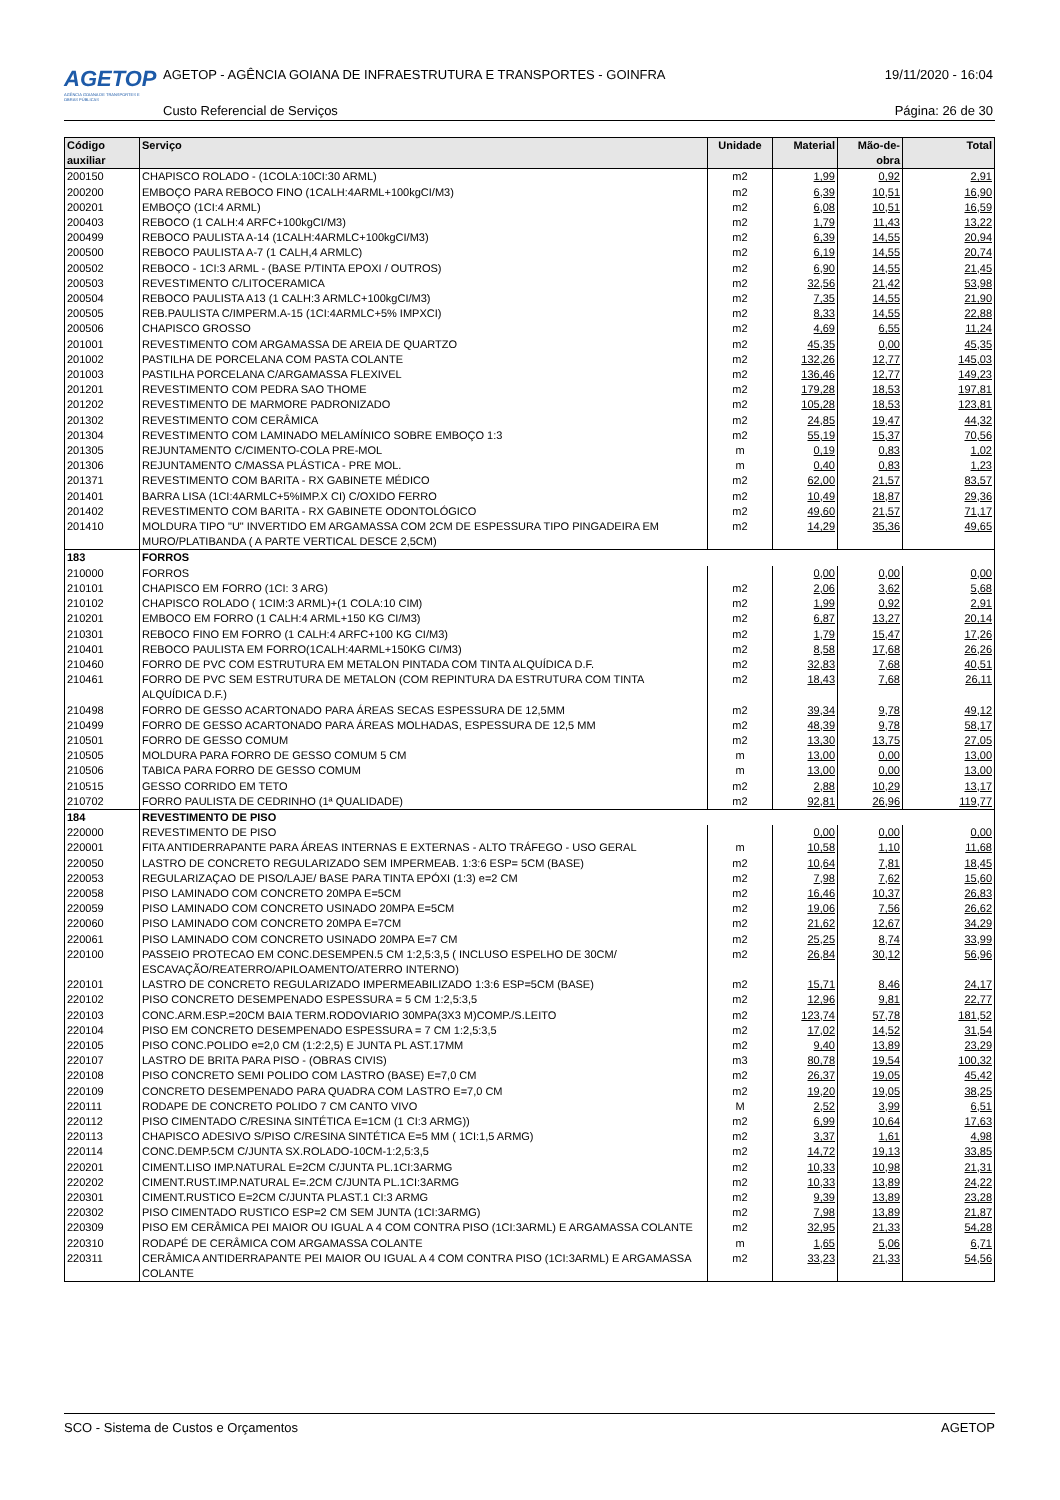AGETOP
AGÊNCIA GOIANA DE TRANSPORTES E OBRAS PÚBLICAS
AGETOP - AGÊNCIA GOIANA DE INFRAESTRUTURA E TRANSPORTES - GOINFRA
19/11/2020 - 16:04
Custo Referencial de Serviços Página: 26 de 30
| Código auxiliar | Serviço | Unidade | Material | Mão-de-obra | Total |
| --- | --- | --- | --- | --- | --- |
| 200150 | CHAPISCO ROLADO - (1COLA:10CI:30 ARML) | m2 | 1,99 | 0,92 | 2,91 |
| 200200 | EMBOÇO PARA REBOCO FINO (1CALH:4ARML+100kgCI/M3) | m2 | 6,39 | 10,51 | 16,90 |
| 200201 | EMBOÇO (1CI:4 ARML) | m2 | 6,08 | 10,51 | 16,59 |
| 200403 | REBOCO (1 CALH:4 ARFC+100kgCI/M3) | m2 | 1,79 | 11,43 | 13,22 |
| 200499 | REBOCO PAULISTA A-14 (1CALH:4ARMLC+100kgCI/M3) | m2 | 6,39 | 14,55 | 20,94 |
| 200500 | REBOCO PAULISTA A-7 (1 CALH,4 ARMLC) | m2 | 6,19 | 14,55 | 20,74 |
| 200502 | REBOCO - 1CI:3 ARML - (BASE P/TINTA EPOXI / OUTROS) | m2 | 6,90 | 14,55 | 21,45 |
| 200503 | REVESTIMENTO C/LITOCERAMICA | m2 | 32,56 | 21,42 | 53,98 |
| 200504 | REBOCO PAULISTA A13 (1 CALH:3 ARMLC+100kgCI/M3) | m2 | 7,35 | 14,55 | 21,90 |
| 200505 | REB.PAULISTA C/IMPERM.A-15 (1CI:4ARMLC+5% IMPXCI) | m2 | 8,33 | 14,55 | 22,88 |
| 200506 | CHAPISCO GROSSO | m2 | 4,69 | 6,55 | 11,24 |
| 201001 | REVESTIMENTO COM ARGAMASSA DE AREIA DE QUARTZO | m2 | 45,35 | 0,00 | 45,35 |
| 201002 | PASTILHA DE PORCELANA COM PASTA COLANTE | m2 | 132,26 | 12,77 | 145,03 |
| 201003 | PASTILHA PORCELANA C/ARGAMASSA FLEXIVEL | m2 | 136,46 | 12,77 | 149,23 |
| 201201 | REVESTIMENTO COM PEDRA SAO THOME | m2 | 179,28 | 18,53 | 197,81 |
| 201202 | REVESTIMENTO DE MARMORE PADRONIZADO | m2 | 105,28 | 18,53 | 123,81 |
| 201302 | REVESTIMENTO COM CERÂMICA | m2 | 24,85 | 19,47 | 44,32 |
| 201304 | REVESTIMENTO COM LAMINADO MELAMÍNICO SOBRE EMBOÇO 1:3 | m2 | 55,19 | 15,37 | 70,56 |
| 201305 | REJUNTAMENTO C/CIMENTO-COLA PRE-MOL | m | 0,19 | 0,83 | 1,02 |
| 201306 | REJUNTAMENTO C/MASSA PLÁSTICA - PRE MOL. | m | 0,40 | 0,83 | 1,23 |
| 201371 | REVESTIMENTO COM BARITA - RX GABINETE MÉDICO | m2 | 62,00 | 21,57 | 83,57 |
| 201401 | BARRA LISA (1CI:4ARMLC+5%IMP.X CI) C/OXIDO FERRO | m2 | 10,49 | 18,87 | 29,36 |
| 201402 | REVESTIMENTO COM BARITA - RX GABINETE ODONTOLÓGICO | m2 | 49,60 | 21,57 | 71,17 |
| 201410 | MOLDURA TIPO "U" INVERTIDO EM ARGAMASSA COM 2CM DE ESPESSURA TIPO PINGADEIRA EM MURO/PLATIBANDA ( A PARTE VERTICAL DESCE 2,5CM) | m2 | 14,29 | 35,36 | 49,65 |
| 183 | FORROS | | | | |
| 210000 | FORROS | | 0,00 | 0,00 | 0,00 |
| 210101 | CHAPISCO EM FORRO (1CI: 3 ARG) | m2 | 2,06 | 3,62 | 5,68 |
| 210102 | CHAPISCO ROLADO ( 1CIM:3 ARML)+(1 COLA:10 CIM) | m2 | 1,99 | 0,92 | 2,91 |
| 210201 | EMBOCO EM FORRO (1 CALH:4 ARML+150 KG CI/M3) | m2 | 6,87 | 13,27 | 20,14 |
| 210301 | REBOCO FINO EM FORRO (1 CALH:4 ARFC+100 KG CI/M3) | m2 | 1,79 | 15,47 | 17,26 |
| 210401 | REBOCO PAULISTA EM FORRO(1CALH:4ARML+150KG CI/M3) | m2 | 8,58 | 17,68 | 26,26 |
| 210460 | FORRO DE PVC COM ESTRUTURA EM METALON PINTADA COM TINTA ALQUÍDICA D.F. | m2 | 32,83 | 7,68 | 40,51 |
| 210461 | FORRO DE PVC SEM ESTRUTURA DE METALON (COM REPINTURA DA ESTRUTURA COM TINTA ALQUÍDICA D.F.) | m2 | 18,43 | 7,68 | 26,11 |
| 210498 | FORRO DE GESSO ACARTONADO PARA ÁREAS SECAS ESPESSURA DE 12,5MM | m2 | 39,34 | 9,78 | 49,12 |
| 210499 | FORRO DE GESSO ACARTONADO PARA ÁREAS MOLHADAS, ESPESSURA DE 12,5 MM | m2 | 48,39 | 9,78 | 58,17 |
| 210501 | FORRO DE GESSO COMUM | m2 | 13,30 | 13,75 | 27,05 |
| 210505 | MOLDURA PARA FORRO DE GESSO COMUM 5 CM | m | 13,00 | 0,00 | 13,00 |
| 210506 | TABICA PARA FORRO DE GESSO COMUM | m | 13,00 | 0,00 | 13,00 |
| 210515 | GESSO CORRIDO EM TETO | m2 | 2,88 | 10,29 | 13,17 |
| 210702 | FORRO PAULISTA DE CEDRINHO (1ª QUALIDADE) | m2 | 92,81 | 26,96 | 119,77 |
| 184 | REVESTIMENTO DE PISO | | | | |
| 220000 | REVESTIMENTO DE PISO | | 0,00 | 0,00 | 0,00 |
| 220001 | FITA ANTIDERRAPANTE PARA ÁREAS INTERNAS E EXTERNAS - ALTO TRÁFEGO - USO GERAL | m | 10,58 | 1,10 | 11,68 |
| 220050 | LASTRO DE CONCRETO REGULARIZADO SEM IMPERMEAB. 1:3:6 ESP= 5CM (BASE) | m2 | 10,64 | 7,81 | 18,45 |
| 220053 | REGULARIZAÇAO DE PISO/LAJE/ BASE PARA TINTA EPÓXI (1:3) e=2 CM | m2 | 7,98 | 7,62 | 15,60 |
| 220058 | PISO LAMINADO COM CONCRETO 20MPA E=5CM | m2 | 16,46 | 10,37 | 26,83 |
| 220059 | PISO LAMINADO COM CONCRETO USINADO 20MPA E=5CM | m2 | 19,06 | 7,56 | 26,62 |
| 220060 | PISO LAMINADO COM CONCRETO 20MPA E=7CM | m2 | 21,62 | 12,67 | 34,29 |
| 220061 | PISO LAMINADO COM CONCRETO USINADO 20MPA E=7 CM | m2 | 25,25 | 8,74 | 33,99 |
| 220100 | PASSEIO PROTECAO EM CONC.DESEMPEN.5 CM 1:2,5:3,5 ( INCLUSO ESPELHO DE 30CM/ ESCAVAÇÃO/REATERRO/APILOAMENTO/ATERRO INTERNO) | m2 | 26,84 | 30,12 | 56,96 |
| 220101 | LASTRO DE CONCRETO REGULARIZADO IMPERMEABILIZADO 1:3:6 ESP=5CM (BASE) | m2 | 15,71 | 8,46 | 24,17 |
| 220102 | PISO CONCRETO DESEMPENADO ESPESSURA = 5 CM 1:2,5:3,5 | m2 | 12,96 | 9,81 | 22,77 |
| 220103 | CONC.ARM.ESP.=20CM BAIA TERM.RODOVIARIO 30MPA(3X3 M)COMP./S.LEITO | m2 | 123,74 | 57,78 | 181,52 |
| 220104 | PISO EM CONCRETO DESEMPENADO ESPESSURA = 7 CM 1:2,5:3,5 | m2 | 17,02 | 14,52 | 31,54 |
| 220105 | PISO CONC.POLIDO e=2,0 CM (1:2:2,5) E JUNTA PL AST.17MM | m2 | 9,40 | 13,89 | 23,29 |
| 220107 | LASTRO DE BRITA PARA PISO - (OBRAS CIVIS) | m3 | 80,78 | 19,54 | 100,32 |
| 220108 | PISO CONCRETO SEMI POLIDO COM LASTRO (BASE) E=7,0 CM | m2 | 26,37 | 19,05 | 45,42 |
| 220109 | CONCRETO DESEMPENADO PARA QUADRA COM LASTRO E=7,0 CM | m2 | 19,20 | 19,05 | 38,25 |
| 220111 | RODAPE DE CONCRETO POLIDO 7 CM CANTO VIVO | M | 2,52 | 3,99 | 6,51 |
| 220112 | PISO CIMENTADO C/RESINA SINTÉTICA E=1CM (1 CI:3 ARMG)) | m2 | 6,99 | 10,64 | 17,63 |
| 220113 | CHAPISCO ADESIVO S/PISO C/RESINA SINTÉTICA E=5 MM ( 1CI:1,5 ARMG) | m2 | 3,37 | 1,61 | 4,98 |
| 220114 | CONC.DEMP.5CM C/JUNTA SX.ROLADO-10CM-1:2,5:3,5 | m2 | 14,72 | 19,13 | 33,85 |
| 220201 | CIMENT.LISO IMP.NATURAL E=2CM C/JUNTA PL.1CI:3ARMG | m2 | 10,33 | 10,98 | 21,31 |
| 220202 | CIMENT.RUST.IMP.NATURAL E=.2CM C/JUNTA PL.1CI:3ARMG | m2 | 10,33 | 13,89 | 24,22 |
| 220301 | CIMENT.RUSTICO E=2CM C/JUNTA PLAST.1 CI:3 ARMG | m2 | 9,39 | 13,89 | 23,28 |
| 220302 | PISO CIMENTADO RUSTICO ESP=2 CM SEM JUNTA (1CI:3ARMG) | m2 | 7,98 | 13,89 | 21,87 |
| 220309 | PISO EM CERÂMICA PEI MAIOR OU IGUAL A 4 COM CONTRA PISO (1CI:3ARML) E ARGAMASSA COLANTE | m2 | 32,95 | 21,33 | 54,28 |
| 220310 | RODAPÉ DE CERÂMICA COM ARGAMASSA COLANTE | m | 1,65 | 5,06 | 6,71 |
| 220311 | CERÂMICA ANTIDERRAPANTE PEI MAIOR OU IGUAL A 4 COM CONTRA PISO (1CI:3ARML) E ARGAMASSA COLANTE | m2 | 33,23 | 21,33 | 54,56 |
SCO - Sistema de Custos e Orçamentos AGETOP